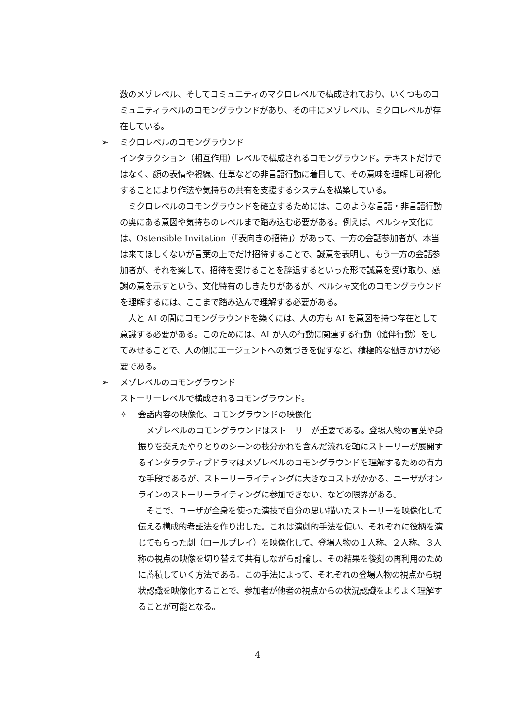数のメゾレベル、そしてコミュニティのマクロレベルで構成されており、いくつものコミュニティラベルのコモングラウンドがあり、その中にメゾレベル、ミクロレベルが存在している。
➢ ミクロレベルのコモングラウンド
インタラクション（相互作用）レベルで構成されるコモングラウンド。テキストだけではなく、顔の表情や視線、仕草などの非言語行動に着目して、その意味を理解し可視化することにより作法や気持ちの共有を支援するシステムを構築している。
　ミクロレベルのコモングラウンドを確立するためには、このような言語・非言語行動の奥にある意図や気持ちのレベルまで踏み込む必要がある。例えば、ペルシャ文化には、Ostensible Invitation（「表向きの招待」）があって、一方の会話参加者が、本当は来てほしくないが言葉の上でだけ招待することで、誠意を表明し、もう一方の会話参加者が、それを察して、招待を受けることを辞退するといった形で誠意を受け取り、感謝の意を示すという、文化特有のしきたりがあるが、ペルシャ文化のコモングラウンドを理解するには、ここまで踏み込んで理解する必要がある。
　人と AI の間にコモングラウンドを築くには、人の方も AI を意図を持つ存在として意識する必要がある。このためには、AI が人の行動に関連する行動（随伴行動）をしてみせることで、人の側にエージェントへの気づきを促すなど、積極的な働きかけが必要である。
➢ メゾレベルのコモングラウンド
ストーリーレベルで構成されるコモングラウンド。
✧ 会話内容の映像化、コモングラウンドの映像化
　メゾレベルのコモングラウンドはストーリーが重要である。登場人物の言葉や身振りを交えたやりとりのシーンの枝分かれを含んだ流れを軸にストーリーが展開するインタラクティブドラマはメゾレベルのコモングラウンドを理解するための有力な手段であるが、ストーリーライティングに大きなコストがかかる、ユーザがオンラインのストーリーライティングに参加できない、などの限界がある。
　そこで、ユーザが全身を使った演技で自分の思い描いたストーリーを映像化して伝える構成的考証法を作り出した。これは演劇的手法を使い、それぞれに役柄を演じてもらった劇（ロールプレイ）を映像化して、登場人物の１人称、２人称、３人称の視点の映像を切り替えて共有しながら討論し、その結果を後刻の再利用のために蓄積していく方法である。この手法によって、それぞれの登場人物の視点から現状認識を映像化することで、参加者が他者の視点からの状況認識をよりよく理解することが可能となる。
4